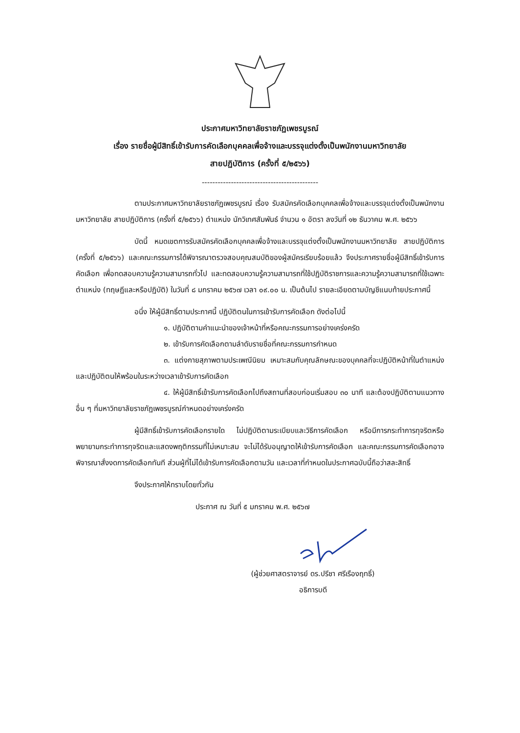ประกาศมหาวิทยาลัยราชภัฏเพชรบูรณ์
เรื่อง รายชื่อผู้มีสิทธิ์เข้ารับการคัดเลือกบุคคลเพื่อจ้างและบรรจุแต่งตั้งเป็นพนักงานมหาวิทยาลัย
สายปฏิบัติการ (ครั้งที่ ๕/๒๕๖๖)
--------------------------------------------
ตามประกาศมหาวิทยาลัยราชภัฏเพชรบูรณ์ เรื่อง รับสมัครคัดเลือกบุคคลเพื่อจ้างและบรรจุแต่งตั้งเป็นพนักงานมหาวิทยาลัย สายปฏิบัติการ (ครั้งที่ ๕/๒๕๖๖) ตำแหน่ง นักวิเทศสัมพันธ์ จำนวน ๑ อัตรา ลงวันที่ ๑๒ ธันวาคม พ.ศ. ๒๕๖๖
บัดนี้ หมดเขตการรับสมัครคัดเลือกบุคคลเพื่อจ้างและบรรจุแต่งตั้งเป็นพนักงานมหาวิทยาลัย สายปฏิบัติการ (ครั้งที่ ๕/๒๕๖๖) และคณะกรรมการได้พิจารณาตรวจสอบคุณสมบัติของผู้สมัครเรียบร้อยแล้ว จึงประกาศรายชื่อผู้มีสิทธิ์เข้ารับการคัดเลือก เพื่อทดสอบความรู้ความสามารถทั่วไป และทดสอบความรู้ความสามารถที่ใช้ปฏิบัติราชการและความรู้ความสามารถที่ใช้เฉพาะตำแหน่ง (ทฤษฎีและหรือปฏิบัติ) ในวันที่ ๘ มกราคม ๒๕๖๗ เวลา ๐๙.๐๐ น. เป็นต้นไป รายละเอียดตามบัญชีแนบท้ายประกาศนี้
อนึ่ง ให้ผู้มีสิทธิ์ตามประกาศนี้ ปฏิบัติตนในการเข้ารับการคัดเลือก ดังต่อไปนี้
๑. ปฏิบัติตามคำแนะนำของเจ้าหน้าที่หรือคณะกรรมการอย่างเคร่งครัด
๒. เข้ารับการคัดเลือกตามลำดับรายชื่อที่คณะกรรมการกำหนด
๓. แต่งกายสุภาพตามประเพณีนิยม เหมาะสมกับคุณลักษณะของบุคคลที่จะปฏิบัติหน้าที่ในตำแหน่ง และปฏิบัติตนให้พร้อมในระหว่างเวลาเข้ารับการคัดเลือก
๔. ให้ผู้มีสิทธิ์เข้ารับการคัดเลือกไปถึงสถานที่สอบก่อนเริ่มสอบ ๓๐ นาที และต้องปฏิบัติตามแนวทางอื่น ๆ ที่มหาวิทยาลัยราชภัฏเพชรบูรณ์กำหนดอย่างเคร่งครัด
ผู้มีสิทธิ์เข้ารับการคัดเลือกรายใด ไม่ปฏิบัติตามระเบียบและวิธีการคัดเลือก หรือมีการกระทำการทุจริตหรือพยายามกระทำการทุจริตและแสดงพฤติกรรมที่ไม่เหมาะสม จะไม่ได้รับอนุญาตให้เข้ารับการคัดเลือก และคณะกรรมการคัดเลือกอาจพิจารณาสั่งงดการคัดเลือกทันที ส่วนผู้ที่ไม่ได้เข้ารับการคัดเลือกตามวัน และเวลาที่กำหนดในประกาศฉบับนี้ถือว่าสละสิทธิ์
จึงประกาศให้ทราบโดยทั่วกัน
ประกาศ ณ วันที่ ๕ มกราคม พ.ศ. ๒๕๖๗
(ผู้ช่วยศาสตราจารย์ ดร.ปรีชา ศรีเรืองฤทธิ์)
อธิการบดี